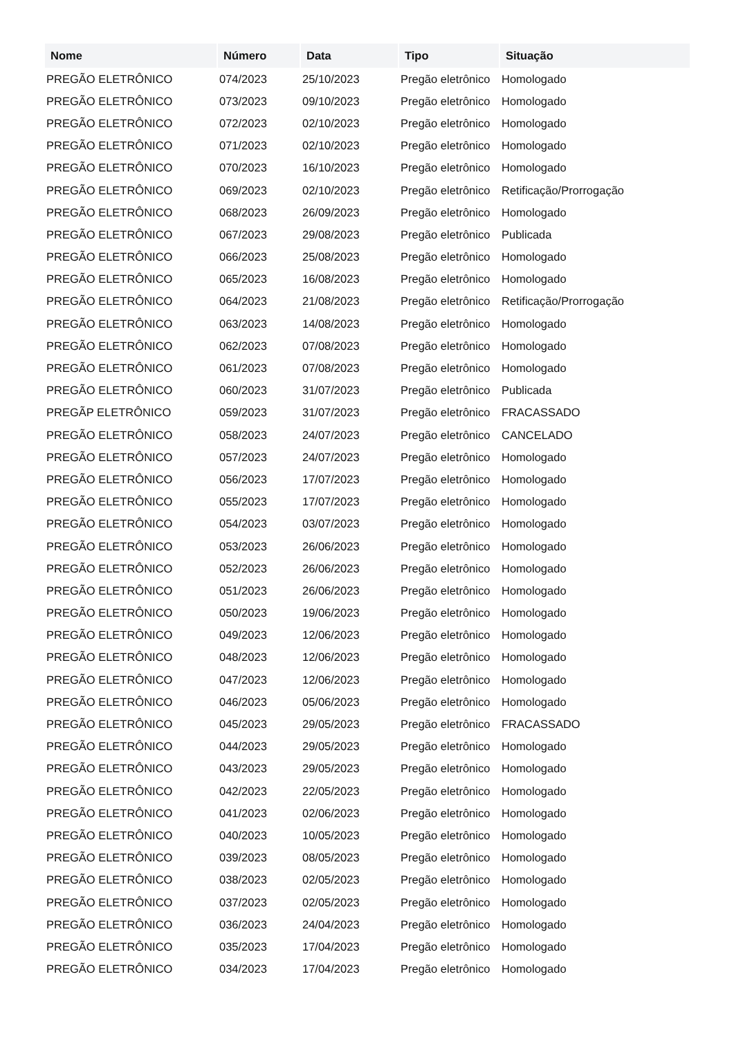| Nome | Número | Data | Tipo | Situação |
| --- | --- | --- | --- | --- |
| PREGÃO ELETRÔNICO | 074/2023 | 25/10/2023 | Pregão eletrônico | Homologado |
| PREGÃO ELETRÔNICO | 073/2023 | 09/10/2023 | Pregão eletrônico | Homologado |
| PREGÃO ELETRÔNICO | 072/2023 | 02/10/2023 | Pregão eletrônico | Homologado |
| PREGÃO ELETRÔNICO | 071/2023 | 02/10/2023 | Pregão eletrônico | Homologado |
| PREGÃO ELETRÔNICO | 070/2023 | 16/10/2023 | Pregão eletrônico | Homologado |
| PREGÃO ELETRÔNICO | 069/2023 | 02/10/2023 | Pregão eletrônico | Retificação/Prorrogação |
| PREGÃO ELETRÔNICO | 068/2023 | 26/09/2023 | Pregão eletrônico | Homologado |
| PREGÃO ELETRÔNICO | 067/2023 | 29/08/2023 | Pregão eletrônico | Publicada |
| PREGÃO ELETRÔNICO | 066/2023 | 25/08/2023 | Pregão eletrônico | Homologado |
| PREGÃO ELETRÔNICO | 065/2023 | 16/08/2023 | Pregão eletrônico | Homologado |
| PREGÃO ELETRÔNICO | 064/2023 | 21/08/2023 | Pregão eletrônico | Retificação/Prorrogação |
| PREGÃO ELETRÔNICO | 063/2023 | 14/08/2023 | Pregão eletrônico | Homologado |
| PREGÃO ELETRÔNICO | 062/2023 | 07/08/2023 | Pregão eletrônico | Homologado |
| PREGÃO ELETRÔNICO | 061/2023 | 07/08/2023 | Pregão eletrônico | Homologado |
| PREGÃO ELETRÔNICO | 060/2023 | 31/07/2023 | Pregão eletrônico | Publicada |
| PREGÃP ELETRÔNICO | 059/2023 | 31/07/2023 | Pregão eletrônico | FRACASSADO |
| PREGÃO ELETRÔNICO | 058/2023 | 24/07/2023 | Pregão eletrônico | CANCELADO |
| PREGÃO ELETRÔNICO | 057/2023 | 24/07/2023 | Pregão eletrônico | Homologado |
| PREGÃO ELETRÔNICO | 056/2023 | 17/07/2023 | Pregão eletrônico | Homologado |
| PREGÃO ELETRÔNICO | 055/2023 | 17/07/2023 | Pregão eletrônico | Homologado |
| PREGÃO ELETRÔNICO | 054/2023 | 03/07/2023 | Pregão eletrônico | Homologado |
| PREGÃO ELETRÔNICO | 053/2023 | 26/06/2023 | Pregão eletrônico | Homologado |
| PREGÃO ELETRÔNICO | 052/2023 | 26/06/2023 | Pregão eletrônico | Homologado |
| PREGÃO ELETRÔNICO | 051/2023 | 26/06/2023 | Pregão eletrônico | Homologado |
| PREGÃO ELETRÔNICO | 050/2023 | 19/06/2023 | Pregão eletrônico | Homologado |
| PREGÃO ELETRÔNICO | 049/2023 | 12/06/2023 | Pregão eletrônico | Homologado |
| PREGÃO ELETRÔNICO | 048/2023 | 12/06/2023 | Pregão eletrônico | Homologado |
| PREGÃO ELETRÔNICO | 047/2023 | 12/06/2023 | Pregão eletrônico | Homologado |
| PREGÃO ELETRÔNICO | 046/2023 | 05/06/2023 | Pregão eletrônico | Homologado |
| PREGÃO ELETRÔNICO | 045/2023 | 29/05/2023 | Pregão eletrônico | FRACASSADO |
| PREGÃO ELETRÔNICO | 044/2023 | 29/05/2023 | Pregão eletrônico | Homologado |
| PREGÃO ELETRÔNICO | 043/2023 | 29/05/2023 | Pregão eletrônico | Homologado |
| PREGÃO ELETRÔNICO | 042/2023 | 22/05/2023 | Pregão eletrônico | Homologado |
| PREGÃO ELETRÔNICO | 041/2023 | 02/06/2023 | Pregão eletrônico | Homologado |
| PREGÃO ELETRÔNICO | 040/2023 | 10/05/2023 | Pregão eletrônico | Homologado |
| PREGÃO ELETRÔNICO | 039/2023 | 08/05/2023 | Pregão eletrônico | Homologado |
| PREGÃO ELETRÔNICO | 038/2023 | 02/05/2023 | Pregão eletrônico | Homologado |
| PREGÃO ELETRÔNICO | 037/2023 | 02/05/2023 | Pregão eletrônico | Homologado |
| PREGÃO ELETRÔNICO | 036/2023 | 24/04/2023 | Pregão eletrônico | Homologado |
| PREGÃO ELETRÔNICO | 035/2023 | 17/04/2023 | Pregão eletrônico | Homologado |
| PREGÃO ELETRÔNICO | 034/2023 | 17/04/2023 | Pregão eletrônico | Homologado |